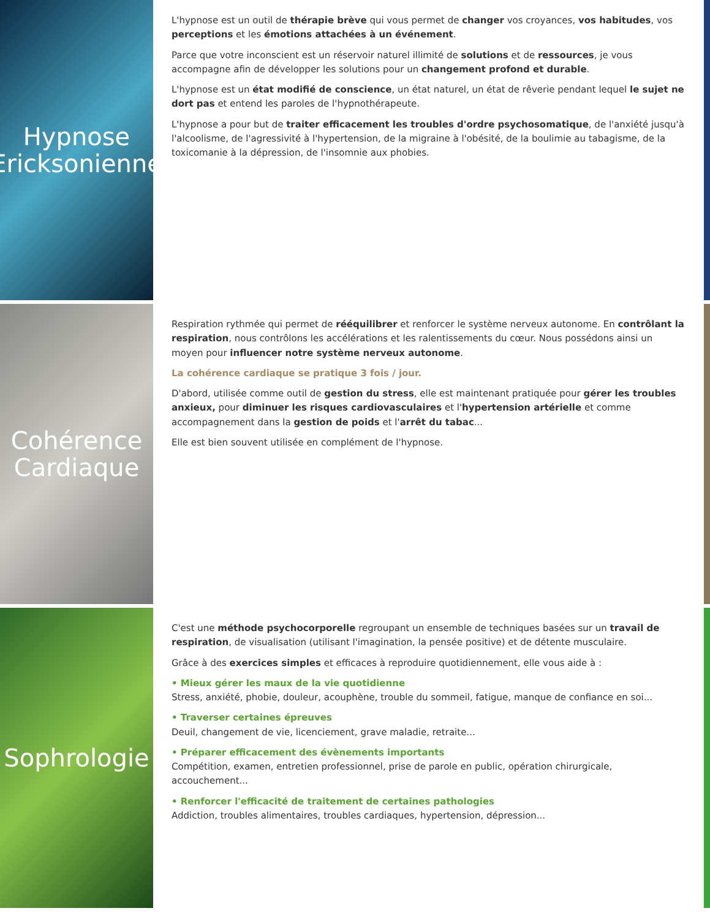Hypnose
Ericksonienne
L'hypnose est un outil de thérapie brève qui vous permet de changer vos croyances, vos habitudes, vos perceptions et les émotions attachées à un événement.
Parce que votre inconscient est un réservoir naturel illimité de solutions et de ressources, je vous accompagne afin de développer les solutions pour un changement profond et durable.
L'hypnose est un état modifié de conscience, un état naturel, un état de rêverie pendant lequel le sujet ne dort pas et entend les paroles de l'hypnothérapeute.
L'hypnose a pour but de traiter efficacement les troubles d'ordre psychosomatique, de l'anxiété jusqu'à l'alcoolisme, de l'agressivité à l'hypertension, de la migraine à l'obésité, de la boulimie au tabagisme, de la toxicomanie à la dépression, de l'insomnie aux phobies.
Cohérence
Cardiaque
Respiration rythmée qui permet de rééquilibrer et renforcer le système nerveux autonome. En contrôlant la respiration, nous contrôlons les accélérations et les ralentissements du cœur. Nous possédons ainsi un moyen pour influencer notre système nerveux autonome.
La cohérence cardiaque se pratique 3 fois / jour.
D'abord, utilisée comme outil de gestion du stress, elle est maintenant pratiquée pour gérer les troubles anxieux, pour diminuer les risques cardiovasculaires et l'hypertension artérielle et comme accompagnement dans la gestion de poids et l'arrêt du tabac...
Elle est bien souvent utilisée en complément de l'hypnose.
Sophrologie
C'est une méthode psychocorporelle regroupant un ensemble de techniques basées sur un travail de respiration, de visualisation (utilisant l'imagination, la pensée positive) et de détente musculaire.
Grâce à des exercices simples et efficaces à reproduire quotidiennement, elle vous aide à :
• Mieux gérer les maux de la vie quotidienne
Stress, anxiété, phobie, douleur, acouphène, trouble du sommeil, fatigue, manque de confiance en soi...
• Traverser certaines épreuves
Deuil, changement de vie, licenciement, grave maladie, retraite...
• Préparer efficacement des évènements importants
Compétition, examen, entretien professionnel, prise de parole en public, opération chirurgicale, accouchement...
• Renforcer l'efficacité de traitement de certaines pathologies
Addiction, troubles alimentaires, troubles cardiaques, hypertension, dépression...